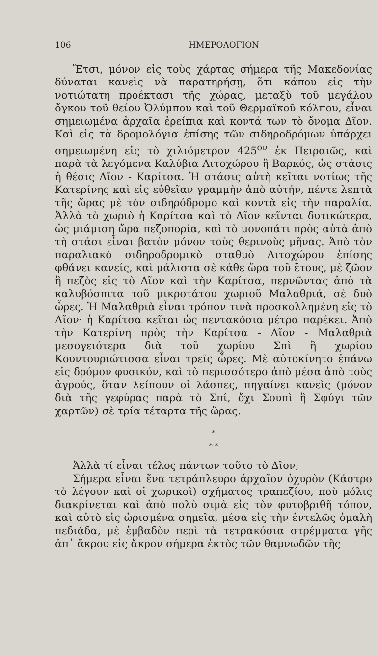106 ΗΜΕΡΟΛΟΓΙΟΝ
Ἔτσι, μόνον εἰς τοὺς χάρτας σήμερα τῆς Μακεδονίας δύναται κανεὶς νὰ παρατηρήσῃ, ὅτι κάπου εἰς τὴν νοτιώτατη προέκτασι τῆς χώρας, μεταξὺ τοῦ μεγάλου ὄγκου τοῦ θείου Ὀλύμπου καὶ τοῦ Θερμαϊκοῦ κόλπου, εἶναι σημειωμένα ἀρχαῖα ἐρείπια καὶ κοντά των τὸ ὄνομα Δῖον. Καὶ εἰς τὰ δρομολόγια ἐπίσης τῶν σιδηροδρόμων ὑπάρχει σημειωμένη εἰς τὸ χιλιόμετρον 425<sup>ον</sup> ἐκ Πειραιῶς, καὶ παρὰ τὰ λεγόμενα Καλύβια Λιτοχώρου ἢ Βαρκός, ὡς στάσις ἡ θέσις Δῖον - Καρίτσα. Ἡ στάσις αὐτὴ κεῖται νοτίως τῆς Κατερίνης καὶ εἰς εὐθεῖαν γραμμὴν ἀπὸ αὐτήν, πέντε λεπτὰ τῆς ὥρας μὲ τὸν σιδηρόδρομο καὶ κοντὰ εἰς τὴν παραλία. Ἀλλὰ τὸ χωριὸ ἡ Καρίτσα καὶ τὸ Δῖον κεῖνται δυτικώτερα, ὡς μιάμιση ὥρα πεζοπορία, καὶ τὸ μονοπάτι πρὸς αὐτὰ ἀπὸ τὴ στάσι εἶναι βατὸν μόνον τοὺς θερινοὺς μῆνας. Ἀπὸ τὸν παραλιακὸ σιδηροδρομικὸ σταθμὸ Λιτοχώρου ἐπίσης φθάνει κανείς, καὶ μάλιστα σὲ κάθε ὥρα τοῦ ἔτους, μὲ ζῶον ἢ πεζὸς εἰς τὸ Δῖον καὶ τὴν Καρίτσα, περνῶντας ἀπὸ τὰ καλυβόσπιτα τοῦ μικροτάτου χωριοῦ Μαλαθριά, σὲ δυὸ ὧρες. Ἡ Μαλαθριὰ εἶναι τρόπον τινὰ προσκολλημένη εἰς τὸ Δῖον· ἡ Καρίτσα κεῖται ὡς πεντακόσια μέτρα παρέκει. Ἀπὸ τὴν Κατερίνη πρὸς τὴν Καρίτσα - Δῖον - Μαλαθριὰ μεσογειότερα διὰ τοῦ χωρίου Σπὶ ἢ χωρίου Κουντουριώτισσα εἶναι τρεῖς ὧρες. Μὲ αὐτοκίνητο ἐπάνω εἰς δρόμον φυσικόν, καὶ τὸ περισσότερο ἀπὸ μέσα ἀπὸ τοὺς ἀγρούς, ὅταν λείπουν οἱ λάσπες, πηγαίνει κανεὶς (μόνον διὰ τῆς γεφύρας παρὰ τὸ Σπί, ὄχι Σουπὶ ἢ Σφύγι τῶν χαρτῶν) σὲ τρία τέταρτα τῆς ὥρας.
*
* *
Ἀλλὰ τί εἶναι τέλος πάντων τοῦτο τὸ Δῖον;
Σήμερα εἶναι ἕνα τετράπλευρο ἀρχαῖον ὀχυρὸν (Κάστρο τὸ λέγουν καὶ οἱ χωρικοὶ) σχήματος τραπεζίου, ποὺ μόλις διακρίνεται καὶ ἀπὸ πολὺ σιμὰ εἰς τὸν φυτοβριθῆ τόπον, καὶ αὐτὸ εἰς ὡρισμένα σημεῖα, μέσα εἰς τὴν ἐντελῶς ὁμαλὴ πεδιάδα, μὲ ἐμβαδὸν περὶ τὰ τετρακόσια στρέμματα γῆς ἀπ᾽ ἄκρου εἰς ἄκρον σήμερα ἐκτὸς τῶν θαμνωδῶν τῆς